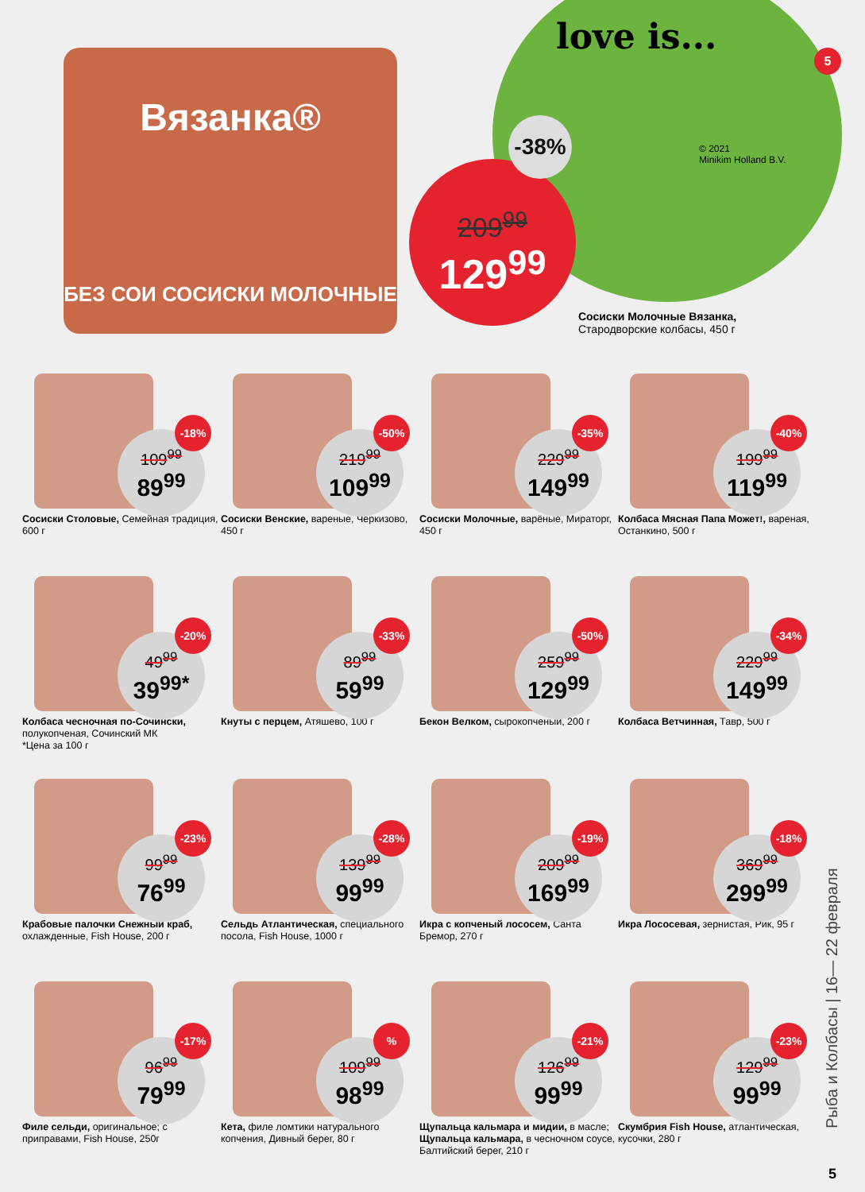Вязанка®
БЕЗ СОИ СОСИСКИ МОЛОЧНЫЕ
love is...
© 2021
Minikim Holland B.V.
5
-38%
209<sup>99</sup>
129<sup>99</sup>
Сосиски Молочные Вязанка,
Стародворские колбасы, 450 г
-18%
109<sup>99</sup>
89<sup>99</sup>
Сосиски Столовые, Семейная традиция, 600 г
-50%
219<sup>99</sup>
109<sup>99</sup>
Сосиски Венские, вареные, Черкизово, 450 г
-35%
229<sup>99</sup>
149<sup>99</sup>
Сосиски Молочные, варёные, Мираторг, 450 г
-40%
199<sup>99</sup>
119<sup>99</sup>
Колбаса Мясная Папа Может!, вареная, Останкино, 500 г
-20%
49<sup>99</sup>
39<sup>99*</sup>
Колбаса чесночная по-Сочински, полукопченая, Сочинский МК
*Цена за 100 г
-33%
89<sup>99</sup>
59<sup>99</sup>
Кнуты с перцем, Атяшево, 100 г
-50%
259<sup>99</sup>
129<sup>99</sup>
Бекон Велком, сырокопченый, 200 г
-34%
229<sup>99</sup>
149<sup>99</sup>
Колбаса Ветчинная, Тавр, 500 г
-23%
99<sup>99</sup>
76<sup>99</sup>
Крабовые палочки Снежный краб, охлажденные, Fish House, 200 г
-28%
139<sup>99</sup>
99<sup>99</sup>
Сельдь Атлантическая, специального посола, Fish House, 1000 г
-19%
209<sup>99</sup>
169<sup>99</sup>
Икра с копченый лососем, Санта Бремор, 270 г
-18%
369<sup>99</sup>
299<sup>99</sup>
Икра Лососевая, зернистая, Рик, 95 г
-17%
96<sup>99</sup>
79<sup>99</sup>
Филе сельди, оригинальное; с приправами, Fish House, 250г
%
109<sup>99</sup>
98<sup>99</sup>
Кета, филе ломтики натурального копчения, Дивный берег, 80 г
-21%
126<sup>99</sup>
99<sup>99</sup>
Щупальца кальмара и мидии, в масле; Щупальца кальмара, в чесночном соусе, Балтийский берег, 210 г
-23%
129<sup>99</sup>
99<sup>99</sup>
Скумбрия Fish House, атлантическая, кусочки, 280 г
Рыба и Колбасы | 16— 22 февраля
5